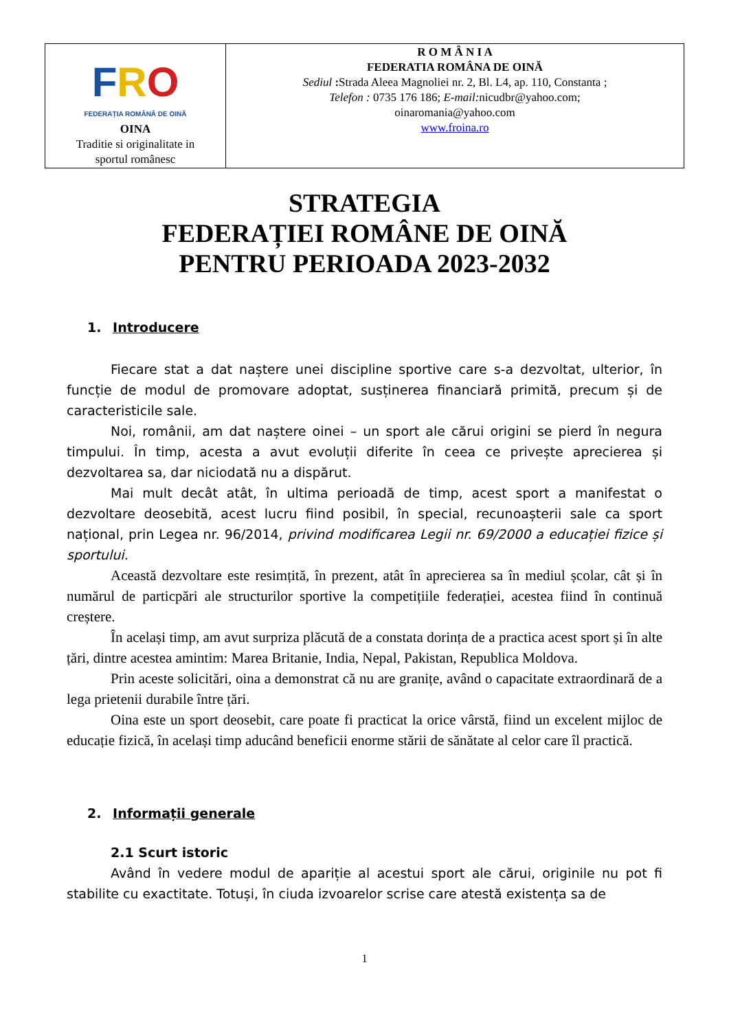| F R O FEDERAȚIA ROMÂNĂ DE OINĂ OINA Traditie si originalitate in sportul românesc | R O M Â N I A FEDERATIA ROMÂNA DE OINĂ Sediul : Strada Aleea Magnoliei nr. 2, Bl. L4, ap. 110, Constanta ; Telefon : 0735 176 186; E-mail: nicudbr@yahoo.com; oinaromania@yahoo.com www.froina.ro |
STRATEGIA
FEDERAȚIEI ROMÂNE DE OINĂ
PENTRU PERIOADA 2023-2032
1. Introducere
Fiecare stat a dat naștere unei discipline sportive care s-a dezvoltat, ulterior, în funcție de modul de promovare adoptat, susținerea financiară primită, precum și de caracteristicile sale.
Noi, românii, am dat naștere oinei – un sport ale cărui origini se pierd în negura timpului. În timp, acesta a avut evoluții diferite în ceea ce privește aprecierea și dezvoltarea sa, dar niciodată nu a dispărut.
Mai mult decât atât, în ultima perioadă de timp, acest sport a manifestat o dezvoltare deosebită, acest lucru fiind posibil, în special, recunoașterii sale ca sport național, prin Legea nr. 96/2014, privind modificarea Legii nr. 69/2000 a educației fizice și sportului.
Această dezvoltare este resimțită, în prezent, atât în aprecierea sa în mediul școlar, cât și în numărul de particpări ale structurilor sportive la competițiile federației, acestea fiind în continuă creștere.
În același timp, am avut surpriza plăcută de a constata dorința de a practica acest sport și în alte țări, dintre acestea amintim: Marea Britanie, India, Nepal, Pakistan, Republica Moldova.
Prin aceste solicitări, oina a demonstrat că nu are granițe, având o capacitate extraordinară de a lega prietenii durabile între țări.
Oina este un sport deosebit, care poate fi practicat la orice vârstă, fiind un excelent mijloc de educație fizică, în același timp aducând beneficii enorme stării de sănătate al celor care îl practică.
2. Informații generale
2.1 Scurt istoric
Având în vedere modul de apariție al acestui sport ale cărui, originile nu pot fi stabilite cu exactitate. Totuși, în ciuda izvoarelor scrise care atestă existența sa de
1